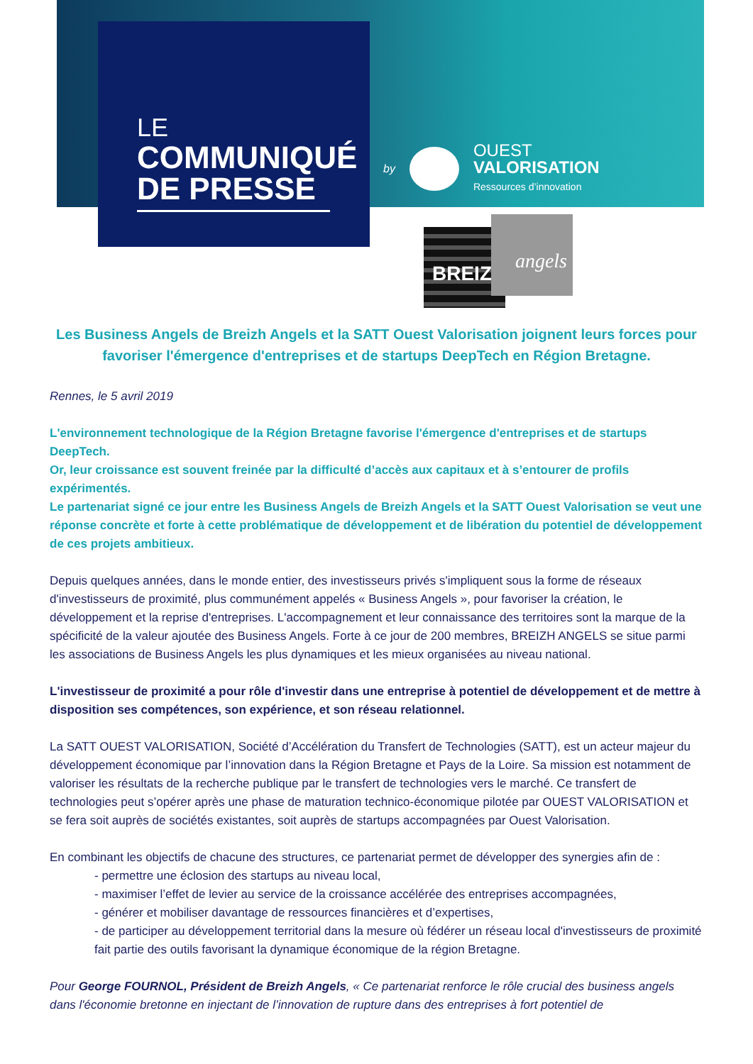LE
COMMUNIQUÉ
DE PRESSE
by
OUEST
VALORISATION
Ressources d’innovation
BREIZH
angels
Les Business Angels de Breizh Angels et la SATT Ouest Valorisation joignent leurs forces pour favoriser l'émergence d'entreprises et de startups DeepTech en Région Bretagne.
Rennes, le 5 avril 2019
L'environnement technologique de la Région Bretagne favorise l'émergence d'entreprises et de startups DeepTech.
Or, leur croissance est souvent freinée par la difficulté d’accès aux capitaux et à s’entourer de profils expérimentés.
Le partenariat signé ce jour entre les Business Angels de Breizh Angels et la SATT Ouest Valorisation se veut une réponse concrète et forte à cette problématique de développement et de libération du potentiel de développement de ces projets ambitieux.
Depuis quelques années, dans le monde entier, des investisseurs privés s'impliquent sous la forme de réseaux d'investisseurs de proximité, plus communément appelés « Business Angels », pour favoriser la création, le développement et la reprise d'entreprises. L'accompagnement et leur connaissance des territoires sont la marque de la spécificité de la valeur ajoutée des Business Angels. Forte à ce jour de 200 membres, BREIZH ANGELS se situe parmi les associations de Business Angels les plus dynamiques et les mieux organisées au niveau national.
L'investisseur de proximité a pour rôle d'investir dans une entreprise à potentiel de développement et de mettre à disposition ses compétences, son expérience, et son réseau relationnel.
La SATT OUEST VALORISATION, Société d’Accélération du Transfert de Technologies (SATT), est un acteur majeur du développement économique par l’innovation dans la Région Bretagne et Pays de la Loire. Sa mission est notamment de valoriser les résultats de la recherche publique par le transfert de technologies vers le marché. Ce transfert de technologies peut s’opérer après une phase de maturation technico-économique pilotée par OUEST VALORISATION et se fera soit auprès de sociétés existantes, soit auprès de startups accompagnées par Ouest Valorisation.
En combinant les objectifs de chacune des structures, ce partenariat permet de développer des synergies afin de :
- permettre une éclosion des startups au niveau local,
- maximiser l’effet de levier au service de la croissance accélérée des entreprises accompagnées,
- générer et mobiliser davantage de ressources financières et d’expertises,
- de participer au développement territorial dans la mesure où fédérer un réseau local d'investisseurs de proximité fait partie des outils favorisant la dynamique économique de la région Bretagne.
Pour George FOURNOL, Président de Breizh Angels, « Ce partenariat renforce le rôle crucial des business angels dans l'économie bretonne en injectant de l’innovation de rupture dans des entreprises à fort potentiel de